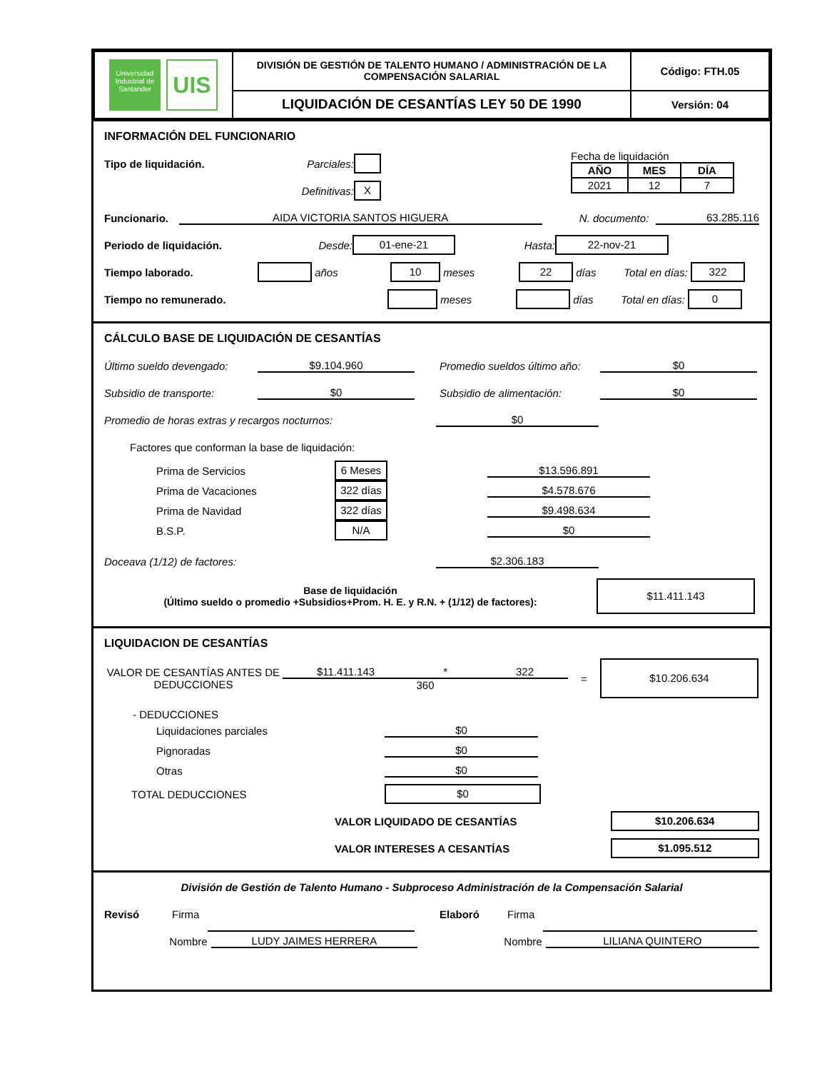| Universidad Industrial de Santander UIS | DIVISIÓN DE GESTIÓN DE TALENTO HUMANO / ADMINISTRACIÓN DE LA COMPENSACIÓN SALARIAL | Código: FTH.05 |
| | LIQUIDACIÓN DE CESANTÍAS LEY 50 DE 1990 | Versión: 04 |
INFORMACIÓN DEL FUNCIONARIO
Tipo de liquidación. Parciales:
Definitivas: X
Fecha de liquidación
| AÑO | MES | DÍA |
| --- | --- | --- |
| 2021 | 12 | 7 |
Funcionario. AIDA VICTORIA SANTOS HIGUERA N. documento: 63.285.116
Periodo de liquidación. Desde: 01-ene-21 Hasta: 22-nov-21
Tiempo laborado. años 10 meses 22 días Total en días: 322
Tiempo no remunerado. meses días Total en días: 0
CÁLCULO BASE DE LIQUIDACIÓN DE CESANTÍAS
Último sueldo devengado: $9.104.960 Promedio sueldos último año: $0
Subsidio de transporte: $0 Subsidio de alimentación: $0
Promedio de horas extras y recargos nocturnos: $0
Factores que conforman la base de liquidación:
Prima de Servicios 6 Meses $13.596.891
Prima de Vacaciones 322 días $4.578.676
Prima de Navidad 322 días $9.498.634
B.S.P. N/A $0
Doceava (1/12) de factores: $2.306.183
Base de liquidación
(Último sueldo o promedio +Subsidios+Prom. H. E. y R.N. + (1/12) de factores): $11.411.143
LIQUIDACION DE CESANTÍAS
VALOR DE CESANTÍAS ANTES DE DEDUCCIONES $11.411.143 * 322
360 = $10.206.634
- DEDUCCIONES
Liquidaciones parciales $0
Pignoradas $0
Otras $0
TOTAL DEDUCCIONES $0
VALOR LIQUIDADO DE CESANTÍAS $10.206.634
VALOR INTERESES A CESANTÍAS $1.095.512
División de Gestión de Talento Humano - Subproceso Administración de la Compensación Salarial
Revisó Firma Elaboró Firma
Nombre LUDY JAIMES HERRERA Nombre LILIANA QUINTERO